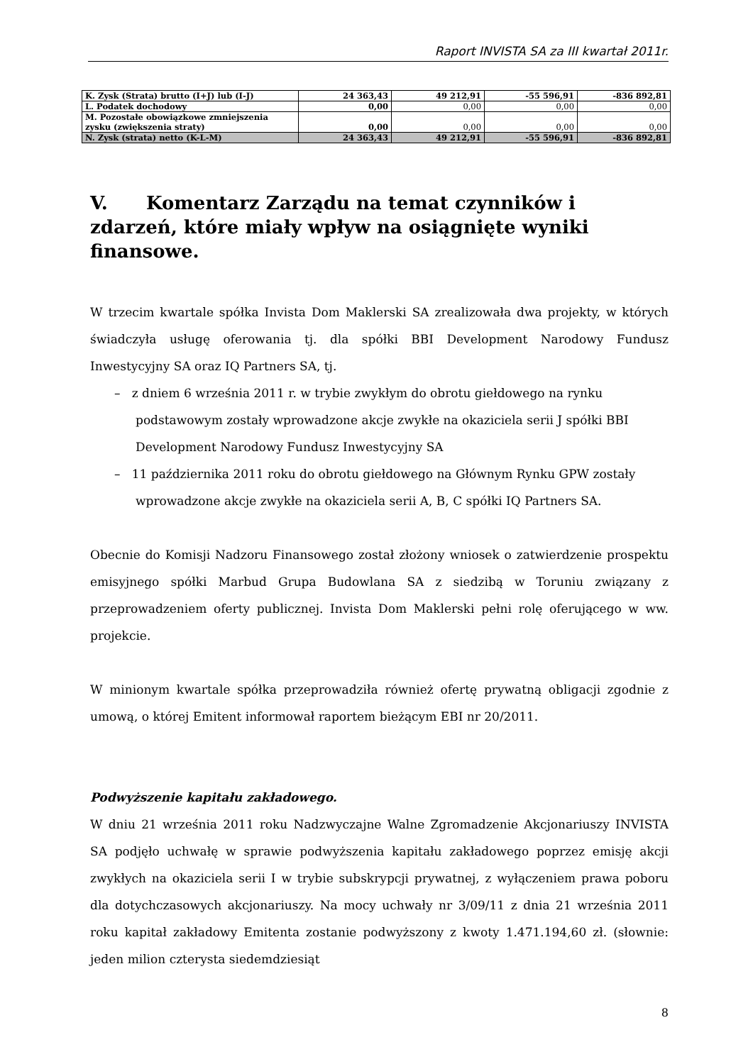Raport INVISTA SA za III kwartał 2011r.
| K. Zysk (Strata) brutto (I+J) lub (I-J) | 24 363,43 | 49 212,91 | -55 596,91 | -836 892,81 |
| L. Podatek dochodowy | 0,00 | 0,00 | 0,00 | 0,00 |
| M. Pozostałe obowiązkowe zmniejszenia zysku (zwiększenia straty) | 0,00 | 0,00 | 0,00 | 0,00 |
| N. Zysk (strata) netto (K-L-M) | 24 363,43 | 49 212,91 | -55 596,91 | -836 892,81 |
V. Komentarz Zarządu na temat czynników i zdarzeń, które miały wpływ na osiągnięte wyniki finansowe.
W trzecim kwartale spółka Invista Dom Maklerski SA zrealizowała dwa projekty, w których świadczyła usługę oferowania tj. dla spółki BBI Development Narodowy Fundusz Inwestycyjny SA oraz IQ Partners SA, tj.
– z dniem 6 września 2011 r. w trybie zwykłym do obrotu giełdowego na rynku podstawowym zostały wprowadzone akcje zwykłe na okaziciela serii J spółki BBI Development Narodowy Fundusz Inwestycyjny SA
– 11 października 2011 roku do obrotu giełdowego na Głównym Rynku GPW zostały wprowadzone akcje zwykłe na okaziciela serii A, B, C spółki IQ Partners SA.
Obecnie do Komisji Nadzoru Finansowego został złożony wniosek o zatwierdzenie prospektu emisyjnego spółki Marbud Grupa Budowlana SA z siedzibą w Toruniu związany z przeprowadzeniem oferty publicznej. Invista Dom Maklerski pełni rolę oferującego w ww. projekcie.
W minionym kwartale spółka przeprowadziła również ofertę prywatną obligacji zgodnie z umową, o której Emitent informował raportem bieżącym EBI nr 20/2011.
Podwyższenie kapitału zakładowego.
W dniu 21 września 2011 roku Nadzwyczajne Walne Zgromadzenie Akcjonariuszy INVISTA SA podjęło uchwałę w sprawie podwyższenia kapitału zakładowego poprzez emisję akcji zwykłych na okaziciela serii I w trybie subskrypcji prywatnej, z wyłączeniem prawa poboru dla dotychczasowych akcjonariuszy. Na mocy uchwały nr 3/09/11 z dnia 21 września 2011 roku kapitał zakładowy Emitenta zostanie podwyższony z kwoty 1.471.194,60 zł. (słownie: jeden milion czterysta siedemdziesiąt
8